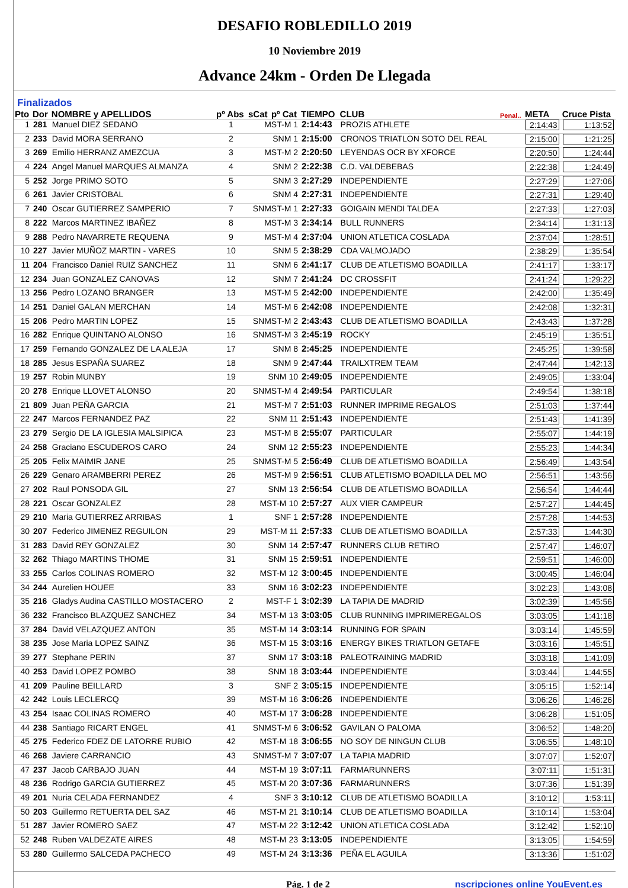DESAFIO ROBLEDILLO 2019
10 Noviembre 2019
Advance 24km - Orden De Llegada
Finalizados
| Pto | Dor | NOMBRE y APELLIDOS | pº Abs | sCat | pº Cat | TIEMPO | CLUB | Penal.. | META | Cruce Pista |
| --- | --- | --- | --- | --- | --- | --- | --- | --- | --- | --- |
| 1 | 281 | Manuel DIEZ SEDANO | 1 | MST-M 1 | | 2:14:43 | PROZIS ATHLETE | | 2:14:43 | 1:13:52 |
| 2 | 233 | David MORA SERRANO | 2 | SNM 1 | | 2:15:00 | CRONOS TRIATLON SOTO DEL REAL | | 2:15:00 | 1:21:25 |
| 3 | 269 | Emilio HERRANZ AMEZCUA | 3 | MST-M 2 | | 2:20:50 | LEYENDAS OCR BY XFORCE | | 2:20:50 | 1:24:44 |
| 4 | 224 | Angel Manuel MARQUES ALMANZA | 4 | SNM 2 | | 2:22:38 | C.D. VALDEBEBAS | | 2:22:38 | 1:24:49 |
| 5 | 252 | Jorge PRIMO SOTO | 5 | SNM 3 | | 2:27:29 | INDEPENDIENTE | | 2:27:29 | 1:27:06 |
| 6 | 261 | Javier CRISTOBAL | 6 | SNM 4 | | 2:27:31 | INDEPENDIENTE | | 2:27:31 | 1:29:40 |
| 7 | 240 | Oscar GUTIERREZ SAMPERIO | 7 | SNMST-M 1 | | 2:27:33 | GOIGAIN MENDI TALDEA | | 2:27:33 | 1:27:03 |
| 8 | 222 | Marcos MARTINEZ IBAÑEZ | 8 | MST-M 3 | | 2:34:14 | BULL RUNNERS | | 2:34:14 | 1:31:13 |
| 9 | 288 | Pedro NAVARRETE REQUENA | 9 | MST-M 4 | | 2:37:04 | UNION ATLETICA COSLADA | | 2:37:04 | 1:28:51 |
| 10 | 227 | Javier MUÑOZ MARTIN - VARES | 10 | SNM 5 | | 2:38:29 | CDA VALMOJADO | | 2:38:29 | 1:35:54 |
| 11 | 204 | Francisco Daniel RUIZ SANCHEZ | 11 | SNM 6 | | 2:41:17 | CLUB DE ATLETISMO BOADILLA | | 2:41:17 | 1:33:17 |
| 12 | 234 | Juan GONZALEZ CANOVAS | 12 | SNM 7 | | 2:41:24 | DC CROSSFIT | | 2:41:24 | 1:29:22 |
| 13 | 256 | Pedro LOZANO BRANGER | 13 | MST-M 5 | | 2:42:00 | INDEPENDIENTE | | 2:42:00 | 1:35:49 |
| 14 | 251 | Daniel GALAN MERCHAN | 14 | MST-M 6 | | 2:42:08 | INDEPENDIENTE | | 2:42:08 | 1:32:31 |
| 15 | 206 | Pedro MARTIN LOPEZ | 15 | SNMST-M 2 | | 2:43:43 | CLUB DE ATLETISMO BOADILLA | | 2:43:43 | 1:37:28 |
| 16 | 282 | Enrique QUINTANO ALONSO | 16 | SNMST-M 3 | | 2:45:19 | ROCKY | | 2:45:19 | 1:35:51 |
| 17 | 259 | Fernando GONZALEZ DE LA ALEJA | 17 | SNM 8 | | 2:45:25 | INDEPENDIENTE | | 2:45:25 | 1:39:58 |
| 18 | 285 | Jesus ESPAÑA SUAREZ | 18 | SNM 9 | | 2:47:44 | TRAILXTREM TEAM | | 2:47:44 | 1:42:13 |
| 19 | 257 | Robin MUNBY | 19 | SNM 10 | | 2:49:05 | INDEPENDIENTE | | 2:49:05 | 1:33:04 |
| 20 | 278 | Enrique LLOVET ALONSO | 20 | SNMST-M 4 | | 2:49:54 | PARTICULAR | | 2:49:54 | 1:38:18 |
| 21 | 809 | Juan PEÑA GARCIA | 21 | MST-M 7 | | 2:51:03 | RUNNER IMPRIME REGALOS | | 2:51:03 | 1:37:44 |
| 22 | 247 | Marcos FERNANDEZ PAZ | 22 | SNM 11 | | 2:51:43 | INDEPENDIENTE | | 2:51:43 | 1:41:39 |
| 23 | 279 | Sergio DE LA IGLESIA MALSIPICA | 23 | MST-M 8 | | 2:55:07 | PARTICULAR | | 2:55:07 | 1:44:19 |
| 24 | 258 | Graciano ESCUDEROS CARO | 24 | SNM 12 | | 2:55:23 | INDEPENDIENTE | | 2:55:23 | 1:44:34 |
| 25 | 205 | Felix MAIMIR JANE | 25 | SNMST-M 5 | | 2:56:49 | CLUB DE ATLETISMO BOADILLA | | 2:56:49 | 1:43:54 |
| 26 | 229 | Genaro ARAMBERRI PEREZ | 26 | MST-M 9 | | 2:56:51 | CLUB ATLETISMO BOADILLA DEL MO | | 2:56:51 | 1:43:56 |
| 27 | 202 | Raul PONSODA GIL | 27 | SNM 13 | | 2:56:54 | CLUB DE ATLETISMO BOADILLA | | 2:56:54 | 1:44:44 |
| 28 | 221 | Oscar GONZALEZ | 28 | MST-M 10 | | 2:57:27 | AUX VIER CAMPEUR | | 2:57:27 | 1:44:45 |
| 29 | 210 | Maria GUTIERREZ ARRIBAS | 1 | SNF 1 | | 2:57:28 | INDEPENDIENTE | | 2:57:28 | 1:44:53 |
| 30 | 207 | Federico JIMENEZ REGUILON | 29 | MST-M 11 | | 2:57:33 | CLUB DE ATLETISMO BOADILLA | | 2:57:33 | 1:44:30 |
| 31 | 283 | David REY GONZALEZ | 30 | SNM 14 | | 2:57:47 | RUNNERS CLUB RETIRO | | 2:57:47 | 1:46:07 |
| 32 | 262 | Thiago MARTINS THOME | 31 | SNM 15 | | 2:59:51 | INDEPENDIENTE | | 2:59:51 | 1:46:00 |
| 33 | 255 | Carlos COLINAS ROMERO | 32 | MST-M 12 | | 3:00:45 | INDEPENDIENTE | | 3:00:45 | 1:46:04 |
| 34 | 244 | Aurelien HOUEE | 33 | SNM 16 | | 3:02:23 | INDEPENDIENTE | | 3:02:23 | 1:43:08 |
| 35 | 216 | Gladys Audina CASTILLO MOSTACERO | 2 | MST-F 1 | | 3:02:39 | LA TAPIA DE MADRID | | 3:02:39 | 1:45:56 |
| 36 | 232 | Francisco BLAZQUEZ SANCHEZ | 34 | MST-M 13 | | 3:03:05 | CLUB RUNNING IMPRIMEREGALOS | | 3:03:05 | 1:41:18 |
| 37 | 284 | David VELAZQUEZ ANTON | 35 | MST-M 14 | | 3:03:14 | RUNNING FOR SPAIN | | 3:03:14 | 1:45:59 |
| 38 | 235 | Jose Maria LOPEZ SAINZ | 36 | MST-M 15 | | 3:03:16 | ENERGY BIKES TRIATLON GETAFE | | 3:03:16 | 1:45:51 |
| 39 | 277 | Stephane PERIN | 37 | SNM 17 | | 3:03:18 | PALEOTRAINING MADRID | | 3:03:18 | 1:41:09 |
| 40 | 253 | David LOPEZ POMBO | 38 | SNM 18 | | 3:03:44 | INDEPENDIENTE | | 3:03:44 | 1:44:55 |
| 41 | 209 | Pauline BEILLARD | 3 | SNF 2 | | 3:05:15 | INDEPENDIENTE | | 3:05:15 | 1:52:14 |
| 42 | 242 | Louis LECLERCQ | 39 | MST-M 16 | | 3:06:26 | INDEPENDIENTE | | 3:06:26 | 1:46:26 |
| 43 | 254 | Isaac COLINAS ROMERO | 40 | MST-M 17 | | 3:06:28 | INDEPENDIENTE | | 3:06:28 | 1:51:05 |
| 44 | 238 | Santiago RICART ENGEL | 41 | SNMST-M 6 | | 3:06:52 | GAVILAN O PALOMA | | 3:06:52 | 1:48:20 |
| 45 | 275 | Federico FDEZ DE LATORRE RUBIO | 42 | MST-M 18 | | 3:06:55 | NO SOY DE NINGUN CLUB | | 3:06:55 | 1:48:10 |
| 46 | 268 | Javiere CARRANCIO | 43 | SNMST-M 7 | | 3:07:07 | LA TAPIA MADRID | | 3:07:07 | 1:52:07 |
| 47 | 237 | Jacob CARBAJO JUAN | 44 | MST-M 19 | | 3:07:11 | FARMARUNNERS | | 3:07:11 | 1:51:31 |
| 48 | 236 | Rodrigo GARCIA GUTIERREZ | 45 | MST-M 20 | | 3:07:36 | FARMARUNNERS | | 3:07:36 | 1:51:39 |
| 49 | 201 | Nuria CELADA FERNANDEZ | 4 | SNF 3 | | 3:10:12 | CLUB DE ATLETISMO BOADILLA | | 3:10:12 | 1:53:11 |
| 50 | 203 | Guillermo RETUERTA DEL SAZ | 46 | MST-M 21 | | 3:10:14 | CLUB DE ATLETISMO BOADILLA | | 3:10:14 | 1:53:04 |
| 51 | 287 | Javier ROMERO SAEZ | 47 | MST-M 22 | | 3:12:42 | UNION ATLETICA COSLADA | | 3:12:42 | 1:52:10 |
| 52 | 248 | Ruben VALDEZATE AIRES | 48 | MST-M 23 | | 3:13:05 | INDEPENDIENTE | | 3:13:05 | 1:54:59 |
| 53 | 280 | Guillermo SALCEDA PACHECO | 49 | MST-M 24 | | 3:13:36 | PEÑA EL AGUILA | | 3:13:36 | 1:51:02 |
Pág. 1 de 2 nscripciones online YouEvent.es